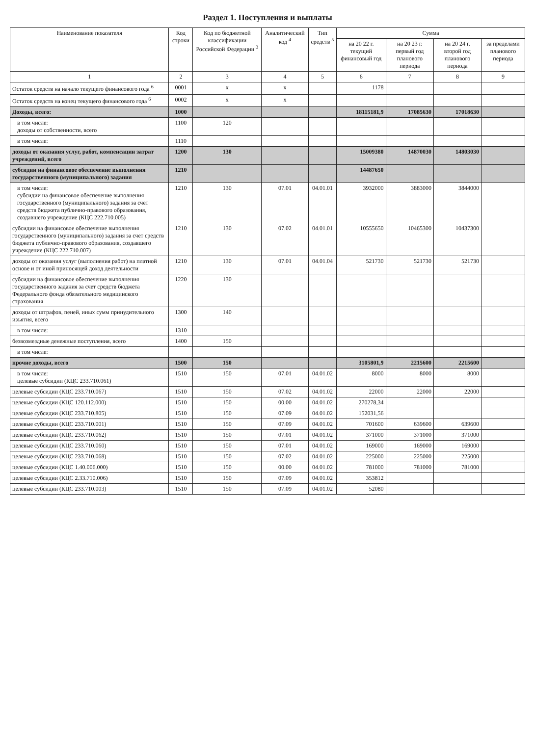Раздел 1. Поступления и выплаты
| Наименование показателя | Код строки | Код по бюджетной классификации Российской Федерации <sup>3</sup> | Аналитический код <sup>4</sup> | Тип средств <sup>5</sup> | Сумма | | | |
| --- | --- | --- | --- | --- | --- | --- | --- | --- |
| | | | | | на 20 22 г. текущий финансовый год | на 20 23 г. первый год планового периода | на 20 24 г. второй год планового периода | за пределами планового периода |
| 1 | 2 | 3 | 4 | 5 | 6 | 7 | 8 | 9 |
| Остаток средств на начало текущего финансового года <sup>6</sup> | 0001 | x | x | | 1178 | | | |
| Остаток средств на конец текущего финансового года <sup>6</sup> | 0002 | x | x | | | | | |
| Доходы, всего: | 1000 | | | | 18115181,9 | 17085630 | 17018630 | |
| в том числе: доходы от собственности, всего | 1100 | 120 | | | | | | |
| в том числе: | 1110 | | | | | | | |
| доходы от оказания услуг, работ, компенсации затрат учреждений, всего | 1200 | 130 | | | 15009380 | 14870030 | 14803030 | |
| субсидии на финансовое обеспечение выполнения государственного (муниципального) задания | 1210 | | | | 14487650 | | | |
| в том числе: субсидии на финансовое обеспечение выполнения государственного (муниципального) задания за счет средств бюджета публично-правового образования, создавшего учреждение (КЦС 222.710.005) | 1210 | 130 | 07.01 | 04.01.01 | 3932000 | 3883000 | 3844000 | |
| субсидии на финансовое обеспечение выполнения государственного (муниципального) задания за счет средств бюджета публично-правового образования, создавшего учреждение (КЦС 222.710.007) | 1210 | 130 | 07.02 | 04.01.01 | 10555650 | 10465300 | 10437300 | |
| доходы от оказания услуг (выполнения работ) на платной основе и от иной приносящей доход деятельности | 1210 | 130 | 07.01 | 04.01.04 | 521730 | 521730 | 521730 | |
| субсидии на финансовое обеспечение выполнения государственного задания за счет средств бюджета Федерального фонда обязательного медицинского страхования | 1220 | 130 | | | | | | |
| доходы от штрафов, пеней, иных сумм принудительного изъятия, всего | 1300 | 140 | | | | | | |
| в том числе: | 1310 | | | | | | | |
| безвозмездные денежные поступления, всего | 1400 | 150 | | | | | | |
| в том числе: | | | | | | | | |
| прочие доходы, всего | 1500 | 150 | | | 3105801,9 | 2215600 | 2215600 | |
| в том числе: целевые субсидии (КЦС 233.710.061) | 1510 | 150 | 07.01 | 04.01.02 | 8000 | 8000 | 8000 | |
| целевые субсидии (КЦС 233.710.067) | 1510 | 150 | 07.02 | 04.01.02 | 22000 | 22000 | 22000 | |
| целевые субсидии (КЦС 120.112.000) | 1510 | 150 | 00.00 | 04.01.02 | 270278,34 | | | |
| целевые субсидии (КЦС 233.710.805) | 1510 | 150 | 07.09 | 04.01.02 | 152031,56 | | | |
| целевые субсидии (КЦС 233.710.001) | 1510 | 150 | 07.09 | 04.01.02 | 701600 | 639600 | 639600 | |
| целевые субсидии (КЦС 233.710.062) | 1510 | 150 | 07.01 | 04.01.02 | 371000 | 371000 | 371000 | |
| целевые субсидии (КЦС 233.710.060) | 1510 | 150 | 07.01 | 04.01.02 | 169000 | 169000 | 169000 | |
| целевые субсидии (КЦС 233.710.068) | 1510 | 150 | 07.02 | 04.01.02 | 225000 | 225000 | 225000 | |
| целевые субсидии (КЦС 1.40.006.000) | 1510 | 150 | 00.00 | 04.01.02 | 781000 | 781000 | 781000 | |
| целевые субсидии (КЦС 2.33.710.006) | 1510 | 150 | 07.09 | 04.01.02 | 353812 | | | |
| целевые субсидии (КЦС 233.710.003) | 1510 | 150 | 07.09 | 04.01.02 | 52080 | | | |